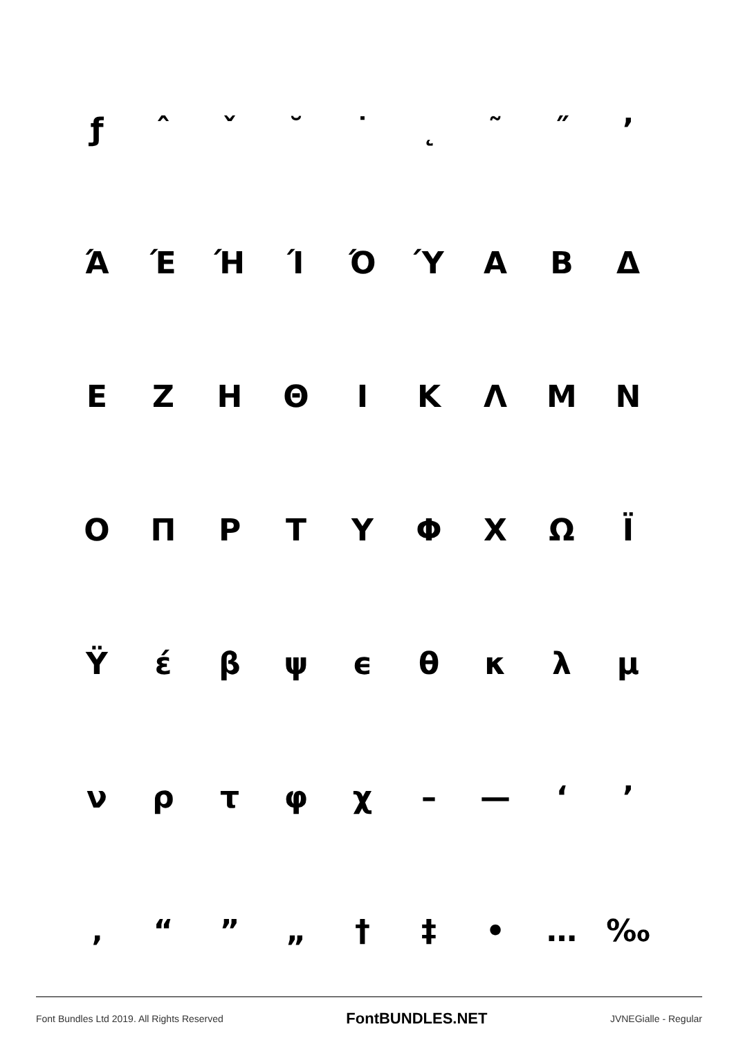| ƒ | ˆ | ˇ | ˘ | ˙ | ˛ | ˜ | ˝ | ʼ |
| Ά | Έ | Ή | Ί | Ό | Ύ | Α | Β | Δ |
| Ε | Ζ | Η | Θ | Ι | Κ | Λ | Μ | Ν |
| Ο | Π | Ρ | Τ | Υ | Φ | Χ | Ω | Ϊ |
| Ϋ | έ | β | ψ | ϵ | θ | κ | λ | μ |
| ν | ρ | τ | φ | χ | – | — | ‘ | ’ |
| ‚ | “ | ” | „ | † | ‡ | • | … | ‰ |
Font Bundles Ltd 2019. All Rights Reserved FontBUNDLES.NET JVNEGialle - Regular